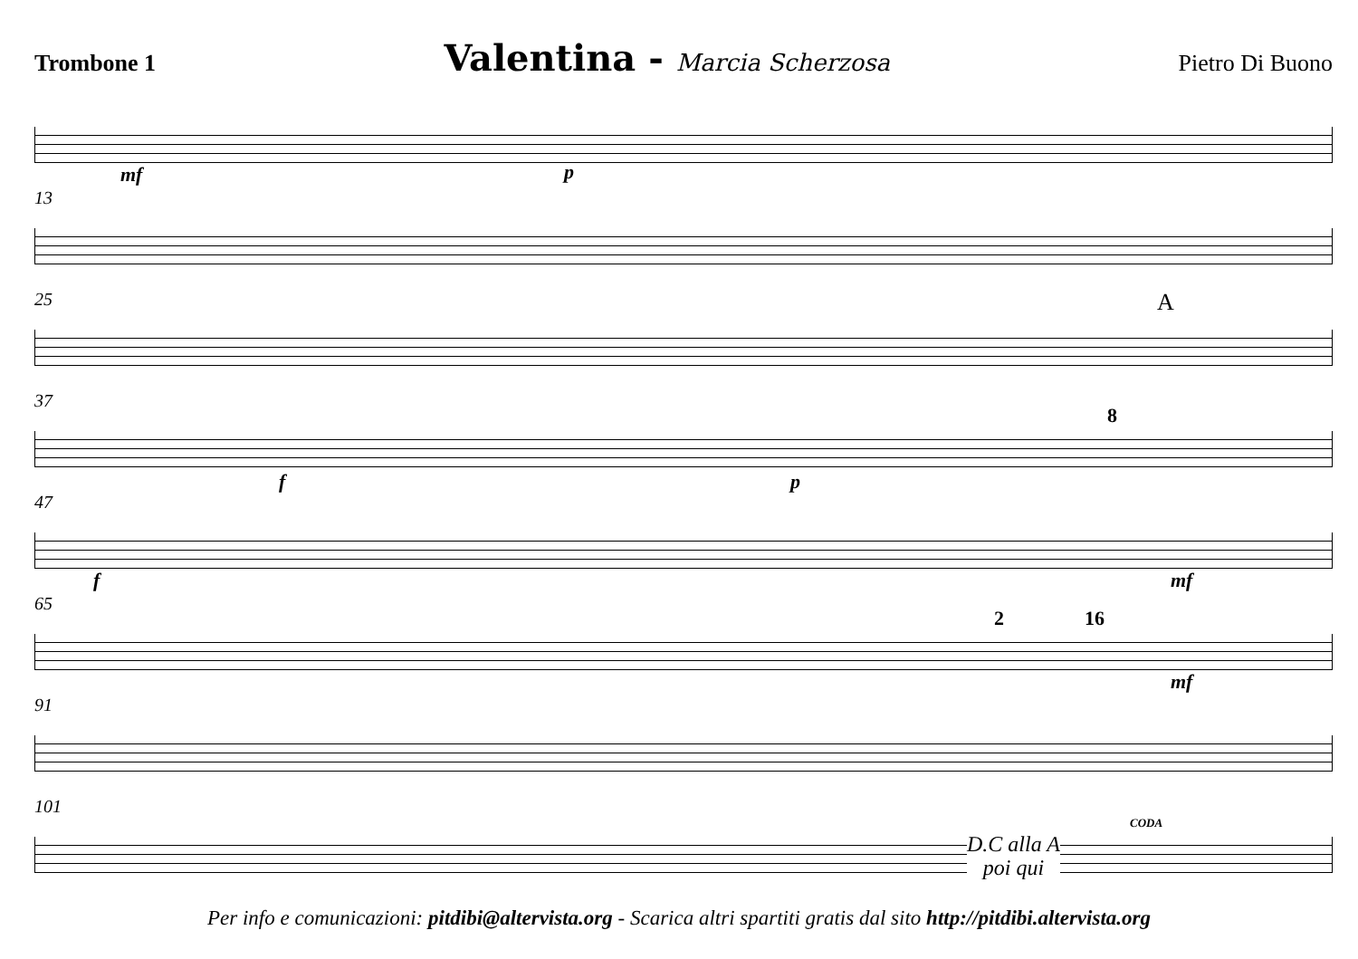Trombone 1 Valentina - Marcia Scherzosa Pietro Di Buono
mf p
13
25
A
37
f p
8
47
f mf
65
2 16
mf
91
101
CODA
D.C alla A
poi qui
Per info e comunicazioni: pitdibi@altervista.org - Scarica altri spartiti gratis dal sito http://pitdibi.altervista.org